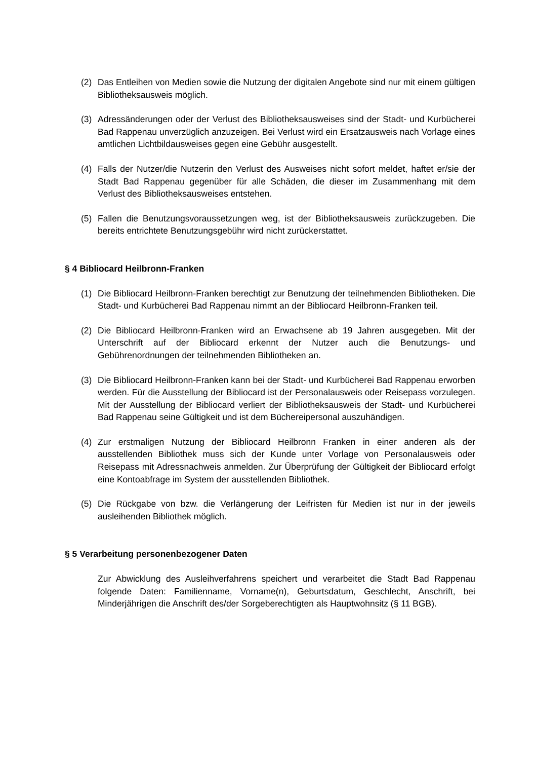(2) Das Entleihen von Medien sowie die Nutzung der digitalen Angebote sind nur mit einem gültigen Bibliotheksausweis möglich.
(3) Adressänderungen oder der Verlust des Bibliotheksausweises sind der Stadt- und Kurbücherei Bad Rappenau unverzüglich anzuzeigen. Bei Verlust wird ein Ersatzausweis nach Vorlage eines amtlichen Lichtbildausweises gegen eine Gebühr ausgestellt.
(4) Falls der Nutzer/die Nutzerin den Verlust des Ausweises nicht sofort meldet, haftet er/sie der Stadt Bad Rappenau gegenüber für alle Schäden, die dieser im Zusammenhang mit dem Verlust des Bibliotheksausweises entstehen.
(5) Fallen die Benutzungsvoraussetzungen weg, ist der Bibliotheksausweis zurückzugeben. Die bereits entrichtete Benutzungsgebühr wird nicht zurückerstattet.
§ 4 Bibliocard Heilbronn-Franken
(1) Die Bibliocard Heilbronn-Franken berechtigt zur Benutzung der teilnehmenden Bibliotheken. Die Stadt- und Kurbücherei Bad Rappenau nimmt an der Bibliocard Heilbronn-Franken teil.
(2) Die Bibliocard Heilbronn-Franken wird an Erwachsene ab 19 Jahren ausgegeben. Mit der Unterschrift auf der Bibliocard erkennt der Nutzer auch die Benutzungs- und Gebührenordnungen der teilnehmenden Bibliotheken an.
(3) Die Bibliocard Heilbronn-Franken kann bei der Stadt- und Kurbücherei Bad Rappenau erworben werden. Für die Ausstellung der Bibliocard ist der Personalausweis oder Reisepass vorzulegen. Mit der Ausstellung der Bibliocard verliert der Bibliotheksausweis der Stadt- und Kurbücherei Bad Rappenau seine Gültigkeit und ist dem Büchereipersonal auszuhändigen.
(4) Zur erstmaligen Nutzung der Bibliocard Heilbronn Franken in einer anderen als der ausstellenden Bibliothek muss sich der Kunde unter Vorlage von Personalausweis oder Reisepass mit Adressnachweis anmelden. Zur Überprüfung der Gültigkeit der Bibliocard erfolgt eine Kontoabfrage im System der ausstellenden Bibliothek.
(5) Die Rückgabe von bzw. die Verlängerung der Leifristen für Medien ist nur in der jeweils ausleihenden Bibliothek möglich.
§ 5 Verarbeitung personenbezogener Daten
Zur Abwicklung des Ausleihverfahrens speichert und verarbeitet die Stadt Bad Rappenau folgende Daten: Familienname, Vorname(n), Geburtsdatum, Geschlecht, Anschrift, bei Minderjährigen die Anschrift des/der Sorgeberechtigten als Hauptwohnsitz (§ 11 BGB).